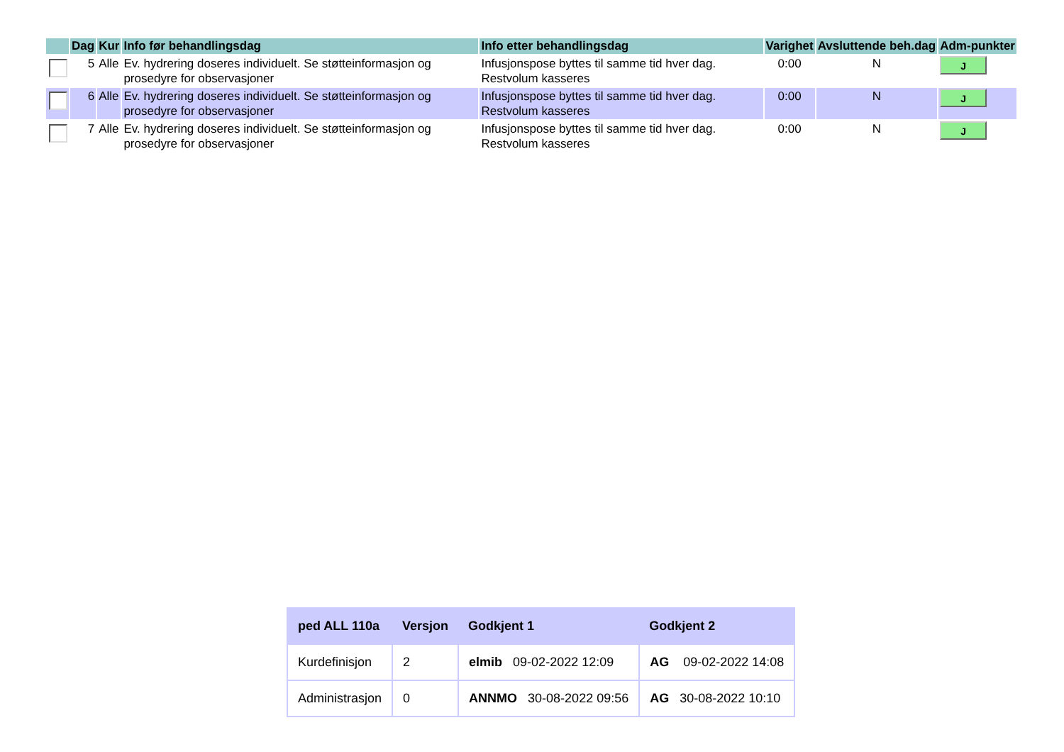| | Dag | Kur | Info før behandlingsdag | Info etter behandlingsdag | Varighet | Avsluttende beh.dag | Adm-punkter |
| --- | --- | --- | --- | --- | --- | --- | --- |
| | 5 | Alle | Ev. hydrering doseres individuelt. Se støtteinformasjon og prosedyre for observasjoner | Infusjonspose byttes til samme tid hver dag. Restvolum kasseres | 0:00 | N | J |
| | 6 | Alle | Ev. hydrering doseres individuelt. Se støtteinformasjon og prosedyre for observasjoner | Infusjonspose byttes til samme tid hver dag. Restvolum kasseres | 0:00 | N | J |
| | 7 | Alle | Ev. hydrering doseres individuelt. Se støtteinformasjon og prosedyre for observasjoner | Infusjonspose byttes til samme tid hver dag. Restvolum kasseres | 0:00 | N | J |
| ped ALL 110a | Versjon | Godkjent 1 | Godkjent 2 |
| --- | --- | --- | --- |
| Kurdefinisjon | 2 | elmib 09-02-2022 12:09 | AG 09-02-2022 14:08 |
| Administrasjon | 0 | ANNMO 30-08-2022 09:56 | AG 30-08-2022 10:10 |